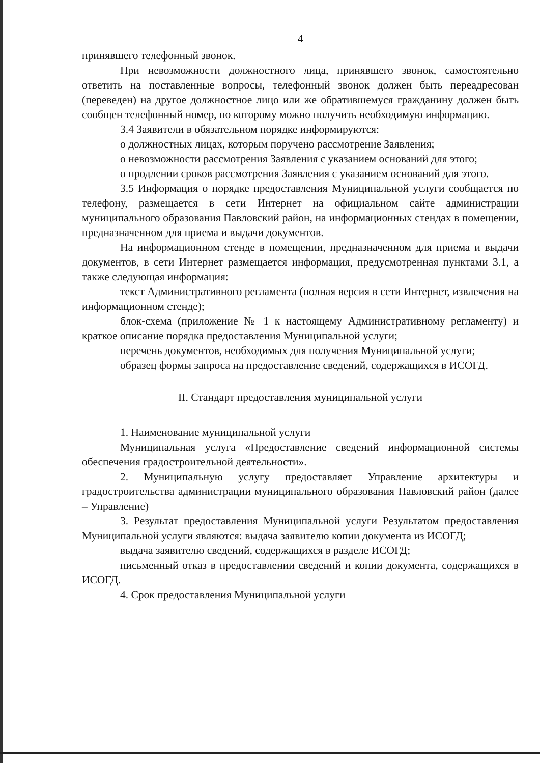4
принявшего телефонный звонок.
При невозможности должностного лица, принявшего звонок, самостоятельно ответить на поставленные вопросы, телефонный звонок должен быть переадресован (переведен) на другое должностное лицо или же обратившемуся гражданину должен быть сообщен телефонный номер, по которому можно получить необходимую информацию.
3.4 Заявители в обязательном порядке информируются:
о должностных лицах, которым поручено рассмотрение Заявления;
о невозможности рассмотрения Заявления с указанием оснований для этого;
о продлении сроков рассмотрения Заявления с указанием оснований для этого.
3.5 Информация о порядке предоставления Муниципальной услуги сообщается по телефону, размещается в сети Интернет на официальном сайте администрации муниципального образования Павловский район, на информационных стендах в помещении, предназначенном для приема и выдачи документов.
На информационном стенде в помещении, предназначенном для приема и выдачи документов, в сети Интернет размещается информация, предусмотренная пунктами 3.1, а также следующая информация:
текст Административного регламента (полная версия в сети Интернет, извлечения на информационном стенде);
блок-схема (приложение № 1 к настоящему Административному регламенту) и краткое описание порядка предоставления Муниципальной услуги;
перечень документов, необходимых для получения Муниципальной услуги;
образец формы запроса на предоставление сведений, содержащихся в ИСОГД.
II. Стандарт предоставления муниципальной услуги
1. Наименование муниципальной услуги
Муниципальная услуга «Предоставление сведений информационной системы обеспечения градостроительной деятельности».
2. Муниципальную услугу предоставляет Управление архитектуры и градостроительства администрации муниципального образования Павловский район (далее – Управление)
3. Результат предоставления Муниципальной услуги Результатом предоставления Муниципальной услуги являются: выдача заявителю копии документа из ИСОГД;
выдача заявителю сведений, содержащихся в разделе ИСОГД;
письменный отказ в предоставлении сведений и копии документа, содержащихся в ИСОГД.
4. Срок предоставления Муниципальной услуги